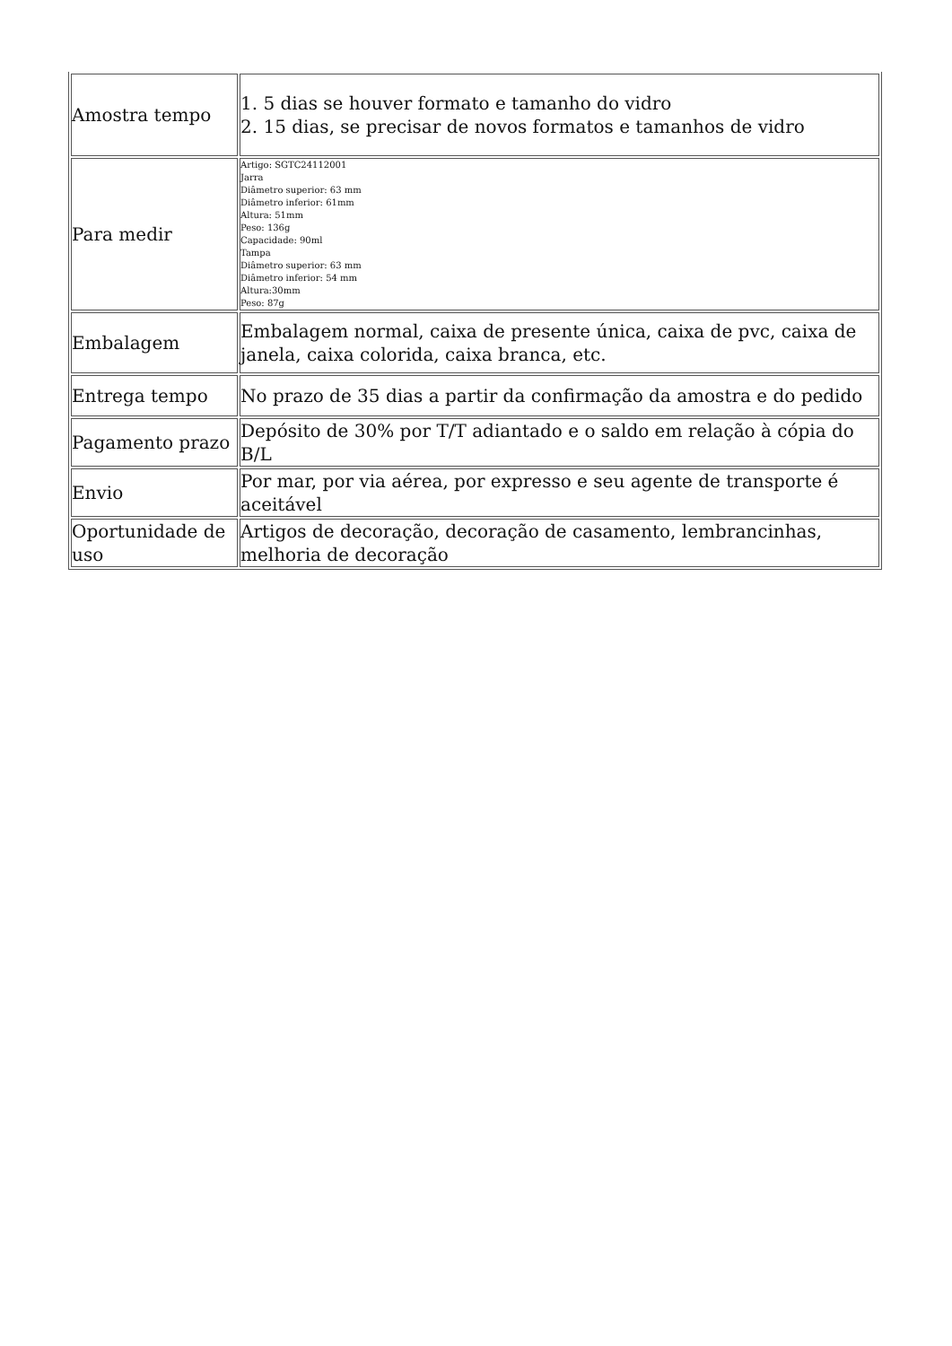| Amostra tempo | 1. 5 dias se houver formato e tamanho do vidro 2. 15 dias, se precisar de novos formatos e tamanhos de vidro |
| Para medir | Artigo: SGTC24112001 Jarra Diâmetro superior: 63 mm Diâmetro inferior: 61mm Altura: 51mm Peso: 136g Capacidade: 90ml Tampa Diâmetro superior: 63 mm Diâmetro inferior: 54 mm Altura:30mm Peso: 87g |
| Embalagem | Embalagem normal, caixa de presente única, caixa de pvc, caixa de janela, caixa colorida, caixa branca, etc. |
| Entrega tempo | No prazo de 35 dias a partir da confirmação da amostra e do pedido |
| Pagamento prazo | Depósito de 30% por T/T adiantado e o saldo em relação à cópia do B/L |
| Envio | Por mar, por via aérea, por expresso e seu agente de transporte é aceitável |
| Oportunidade de uso | Artigos de decoração, decoração de casamento, lembrancinhas, melhoria de decoração |